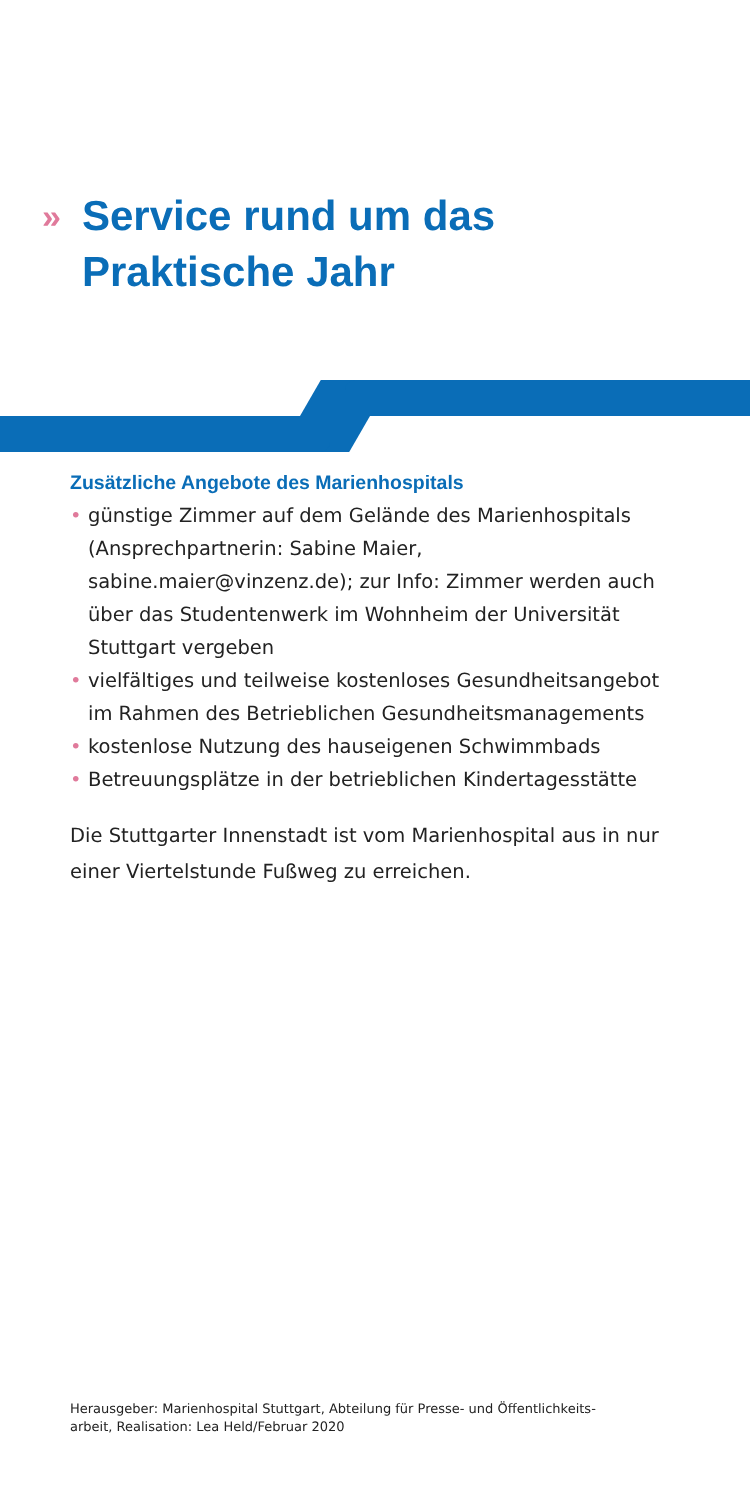» Service rund um das
Praktische Jahr
Zusätzliche Angebote des Marienhospitals
• günstige Zimmer auf dem Gelände des Marienhospitals (Ansprechpartnerin: Sabine Maier, sabine.maier@vinzenz.de); zur Info: Zimmer werden auch über das Studentenwerk im Wohnheim der Universität Stuttgart vergeben
• vielfältiges und teilweise kostenloses Gesundheitsangebot im Rahmen des Betrieblichen Gesundheitsmanagements
• kostenlose Nutzung des hauseigenen Schwimmbads
• Betreuungsplätze in der betrieblichen Kindertagesstätte
Die Stuttgarter Innenstadt ist vom Marienhospital aus in nur einer Viertelstunde Fußweg zu erreichen.
Herausgeber: Marienhospital Stuttgart, Abteilung für Presse- und Öffentlichkeits-
arbeit, Realisation: Lea Held/Februar 2020